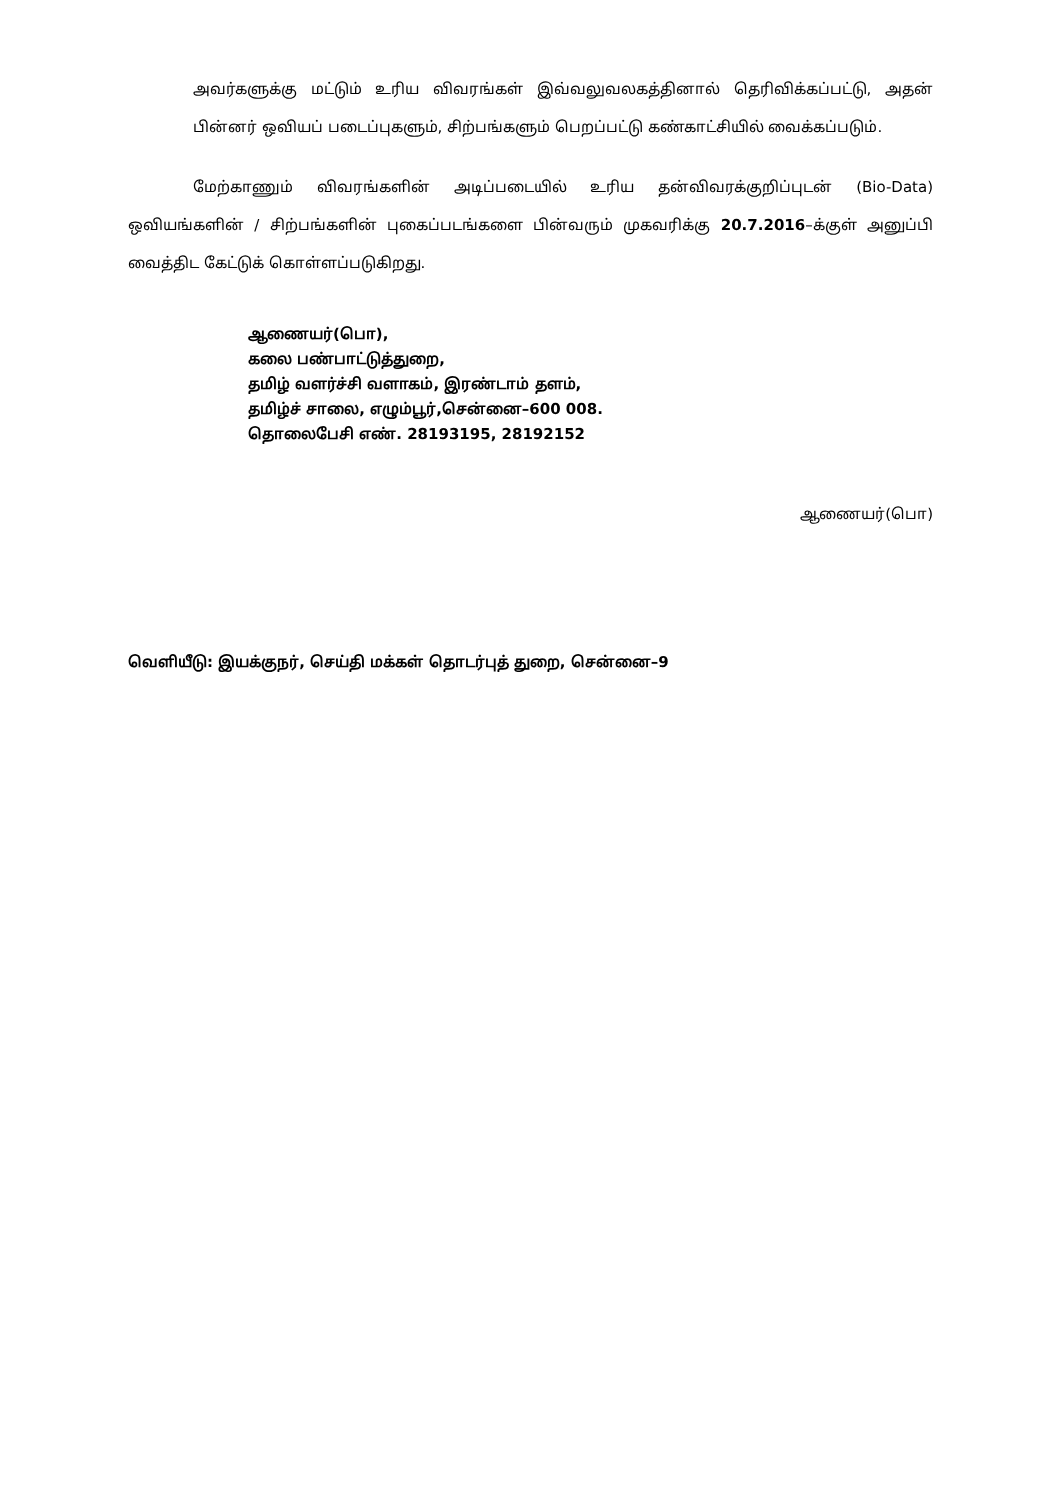அவர்களுக்கு மட்டும் உரிய விவரங்கள் இவ்வலுவலகத்தினால் தெரிவிக்கப்பட்டு, அதன் பின்னர் ஒவியப் படைப்புகளும், சிற்பங்களும் பெறப்பட்டு கண்காட்சியில் வைக்கப்படும்.
மேற்காணும் விவரங்களின் அடிப்படையில் உரிய தன்விவரக்குறிப்புடன் (Bio-Data) ஒவியங்களின் / சிற்பங்களின் புகைப்படங்களை பின்வரும் முகவரிக்கு 20.7.2016–க்குள் அனுப்பி வைத்திட கேட்டுக் கொள்ளப்படுகிறது.
ஆணையர்(பொ),
கலை பண்பாட்டுத்துறை,
தமிழ் வளர்ச்சி வளாகம், இரண்டாம் தளம்,
தமிழ்ச் சாலை, எழும்பூர்,சென்னை–600 008.
தொலைபேசி எண். 28193195, 28192152
ஆணையர்(பொ)
வெளியீடு: இயக்குநர், செய்தி மக்கள் தொடர்புத் துறை, சென்னை–9